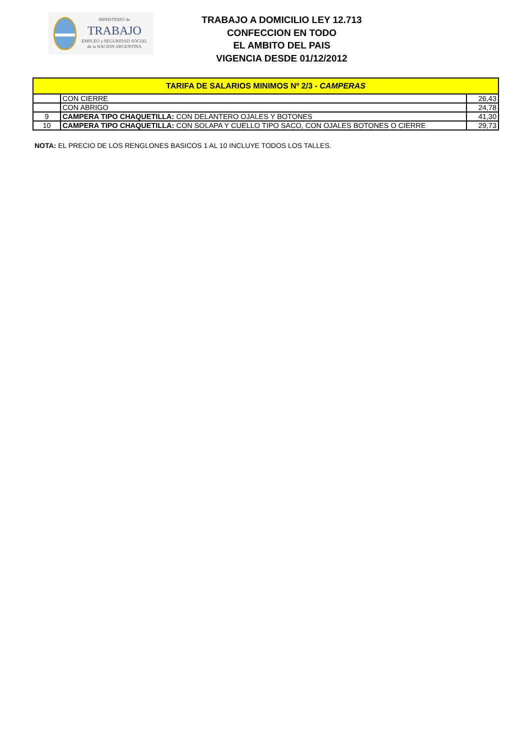MINISTERIO de
TRABAJO
EMPLEO y SEGURIDAD SOCIAL
de la NACION ARGENTINA
TRABAJO A DOMICILIO LEY 12.713
CONFECCION EN TODO
EL AMBITO DEL PAIS
VIGENCIA DESDE 01/12/2012
| TARIFA DE SALARIOS MINIMOS Nº 2/3 - CAMPERAS | | |
| --- | --- | --- |
| | CON CIERRE | 26,43 |
| | CON ABRIGO | 24,78 |
| 9 | CAMPERA TIPO CHAQUETILLA: CON DELANTERO OJALES Y BOTONES | 41,30 |
| 10 | CAMPERA TIPO CHAQUETILLA: CON SOLAPA Y CUELLO TIPO SACO, CON OJALES BOTONES O CIERRE | 29,73 |
NOTA: EL PRECIO DE LOS RENGLONES BASICOS 1 AL 10 INCLUYE TODOS LOS TALLES.